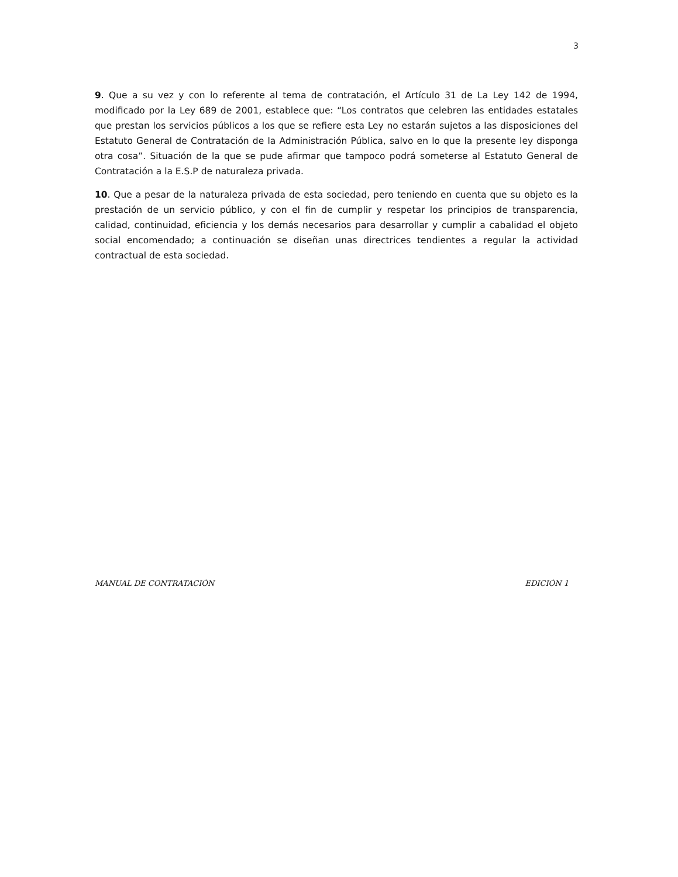3
9. Que a su vez y con lo referente al tema de contratación, el Artículo 31 de La Ley 142 de 1994, modificado por la Ley 689 de 2001, establece que: “Los contratos que celebren las entidades estatales que prestan los servicios públicos a los que se refiere esta Ley no estarán sujetos a las disposiciones del Estatuto General de Contratación de la Administración Pública, salvo en lo que la presente ley disponga otra cosa”. Situación de la que se pude afirmar que tampoco podrá someterse al Estatuto General de Contratación a la E.S.P de naturaleza privada.
10. Que a pesar de la naturaleza privada de esta sociedad, pero teniendo en cuenta que su objeto es la prestación de un servicio público, y con el fin de cumplir y respetar los principios de transparencia, calidad, continuidad, eficiencia y los demás necesarios para desarrollar y cumplir a cabalidad el objeto social encomendado; a continuación se diseñan unas directrices tendientes a regular la actividad contractual de esta sociedad.
MANUAL DE CONTRATACIÓN EDICIÓN 1